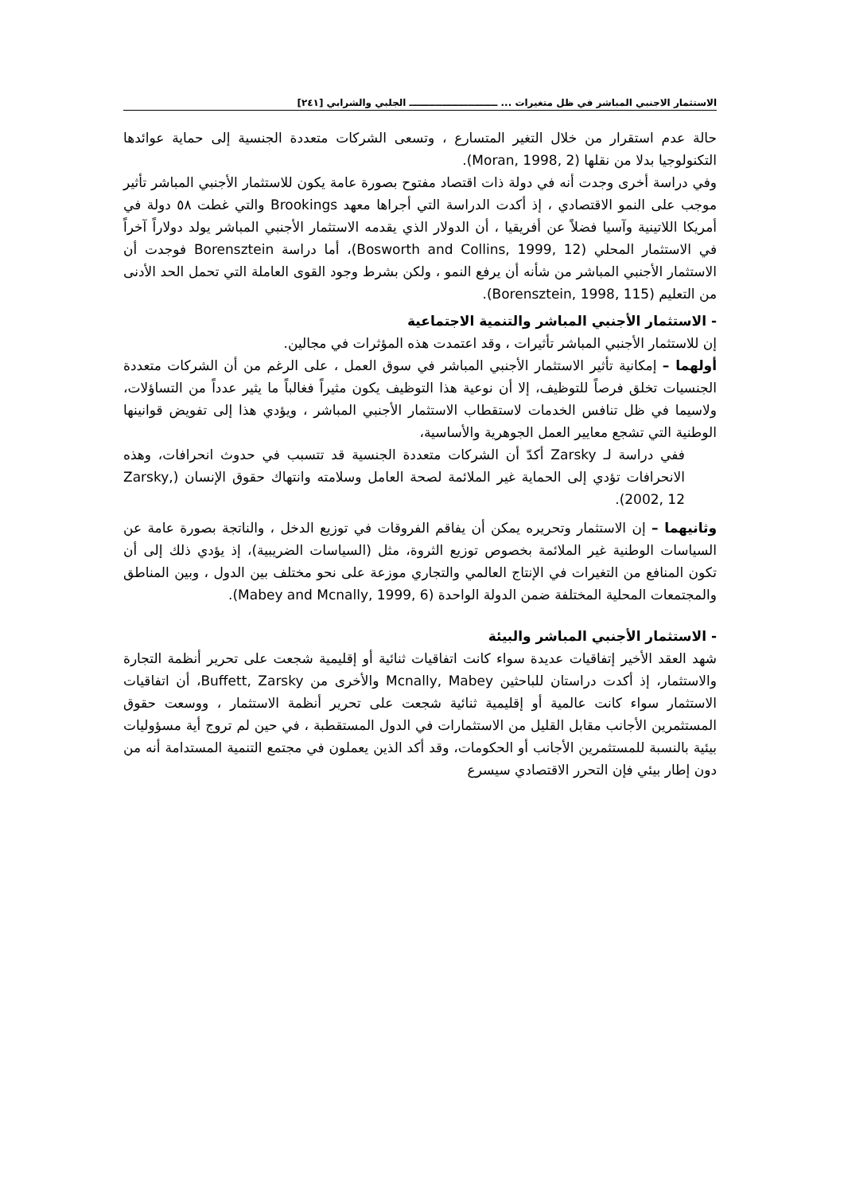الاستثمار الاجنبي المباشر في ظل متغيرات ... ـــــــــــــــــــــــــــ الجلبي والشرابي [٢٤١]
حالة عدم استقرار من خلال التغير المتسارع ، وتسعى الشركات متعددة الجنسية إلى حماية عوائدها التكنولوجيا بدلا من نقلها (Moran, 1998, 2).
وفي دراسة أخرى وجدت أنه في دولة ذات اقتصاد مفتوح بصورة عامة يكون للاستثمار الأجنبي المباشر تأثير موجب على النمو الاقتصادي ، إذ أكدت الدراسة التي أجراها معهد Brookings والتي غطت ٥٨ دولة في أمريكا اللاتينية وآسيا فضلاً عن أفريقيا ، أن الدولار الذي يقدمه الاستثمار الأجنبي المباشر يولد دولاراً آخراً في الاستثمار المحلي (Bosworth and Collins, 1999, 12)، أما دراسة Borensztein فوجدت أن الاستثمار الأجنبي المباشر من شأنه أن يرفع النمو ، ولكن بشرط وجود القوى العاملة التي تحمل الحد الأدنى من التعليم (Borensztein, 1998, 115).
- الاستثمار الأجنبي المباشر والتنمية الاجتماعية
إن للاستثمار الأجنبي المباشر تأثيرات ، وقد اعتمدت هذه المؤثرات في مجالين.
أولهما – إمكانية تأثير الاستثمار الأجنبي المباشر في سوق العمل ، على الرغم من أن الشركات متعددة الجنسيات تخلق فرصاً للتوظيف، إلا أن نوعية هذا التوظيف يكون مثيراً فغالباً ما يثير عدداً من التساؤلات، ولاسيما في ظل تنافس الخدمات لاستقطاب الاستثمار الأجنبي المباشر ، ويؤدي هذا إلى تفويض قوانينها الوطنية التي تشجع معايير العمل الجوهرية والأساسية،
ففي دراسة لـ Zarsky أكدّ أن الشركات متعددة الجنسية قد تتسبب في حدوث انحرافات، وهذه الانحرافات تؤدي إلى الحماية غير الملائمة لصحة العامل وسلامته وانتهاك حقوق الإنسان (Zarsky, 2002, 12).
وثانيهما – إن الاستثمار وتحريره يمكن أن يفاقم الفروقات في توزيع الدخل ، والناتجة بصورة عامة عن السياسات الوطنية غير الملائمة بخصوص توزيع الثروة، مثل (السياسات الضريبية)، إذ يؤدي ذلك إلى أن تكون المنافع من التغيرات في الإنتاج العالمي والتجاري موزعة على نحو مختلف بين الدول ، وبين المناطق والمجتمعات المحلية المختلفة ضمن الدولة الواحدة (Mabey and Mcnally, 1999, 6).
- الاستثمار الأجنبي المباشر والبيئة
شهد العقد الأخير إتفاقيات عديدة سواء كانت اتفاقيات ثنائية أو إقليمية شجعت على تحرير أنظمة التجارة والاستثمار، إذ أكدت دراستان للباحثين Mcnally, Mabey والأخرى من Buffett, Zarsky، أن اتفاقيات الاستثمار سواء كانت عالمية أو إقليمية ثنائية شجعت على تحرير أنظمة الاستثمار ، ووسعت حقوق المستثمرين الأجانب مقابل القليل من الاستثمارات في الدول المستقطبة ، في حين لم تروج أية مسؤوليات بيئية بالنسبة للمستثمرين الأجانب أو الحكومات، وقد أكد الذين يعملون في مجتمع التنمية المستدامة أنه من دون إطار بيئي فإن التحرر الاقتصادي سيسرع